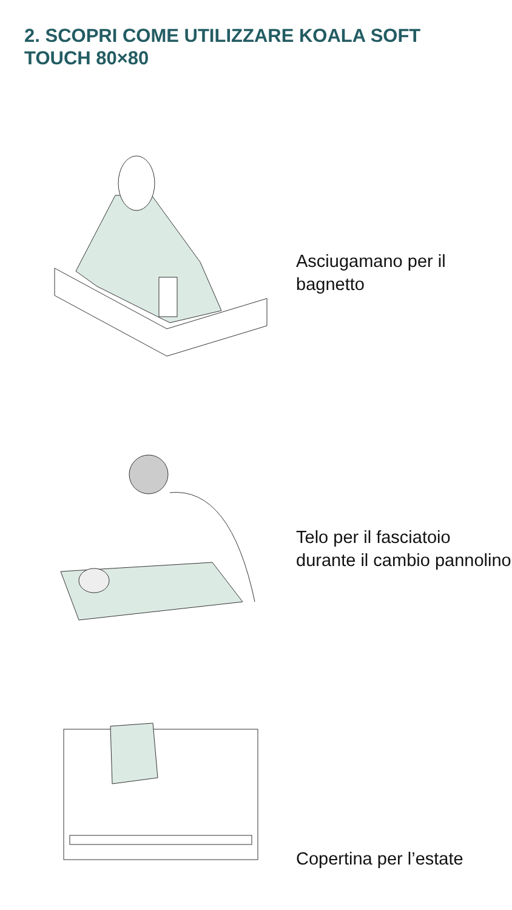2. SCOPRI COME UTILIZZARE KOALA SOFT TOUCH 80×80
Asciugamano per il bagnetto
Telo per il fasciatoio durante il cambio pannolino
Copertina per l’estate